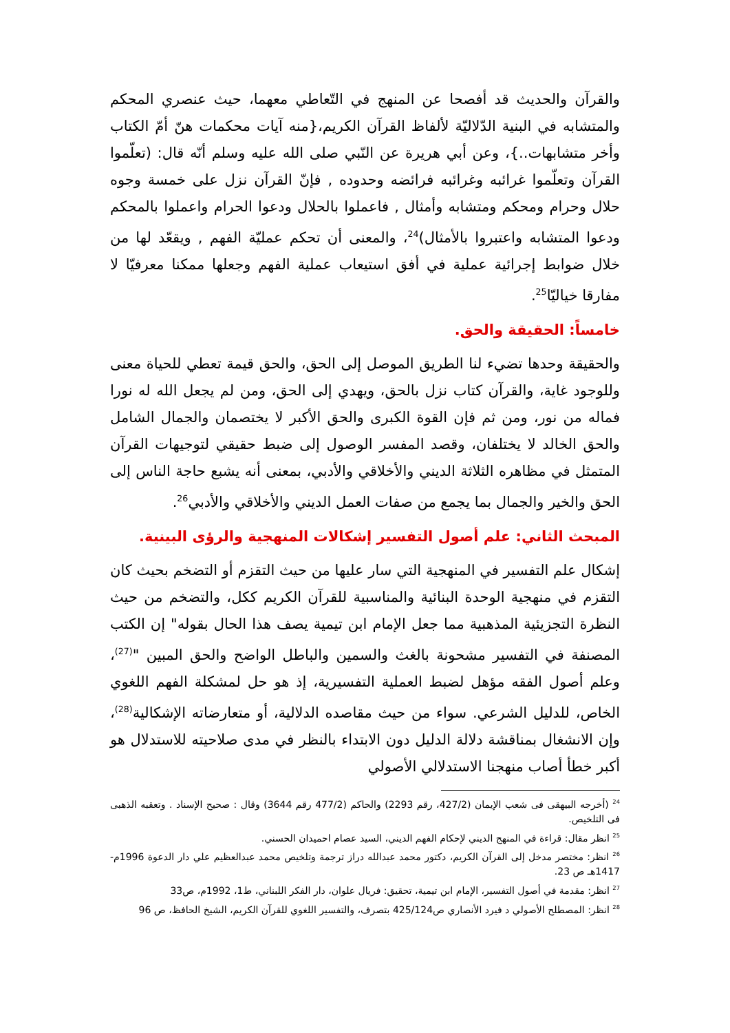والقرآن والحديث قد أفصحا عن المنهج في التّعاطي معهما، حيث عنصري المحكم والمتشابه في البنية الدّلاليّة لألفاظ القرآن الكريم،{منه آيات محكمات هنّ أمّ الكتاب وأخر متشابهات..}، وعن أبي هريرة عن النّبي صلى الله عليه وسلم أنّه قال: (تعلّموا القرآن وتعلّموا غرائبه وغرائبه فرائضه وحدوده , فإنّ القرآن نزل على خمسة وجوه حلال وحرام ومحكم ومتشابه وأمثال , فاعملوا بالحلال ودعوا الحرام واعملوا بالمحكم ودعوا المتشابه واعتبروا بالأمثال)<sup>24</sup>، والمعنى أن تحكم عمليّة الفهم , ويقعّد لها من خلال ضوابط إجرائية عملية في أفق استيعاب عملية الفهم وجعلها ممكنا معرفيّا لا مفارقا خياليّا<sup>25</sup>.
خامساً: الحقيقة والحق.
والحقيقة وحدها تضيء لنا الطريق الموصل إلى الحق، والحق قيمة تعطي للحياة معنى وللوجود غاية، والقرآن كتاب نزل بالحق، ويهدي إلى الحق، ومن لم يجعل الله له نورا فماله من نور، ومن ثم فإن القوة الكبرى والحق الأكبر لا يختصمان والجمال الشامل والحق الخالد لا يختلفان، وقصد المفسر الوصول إلى ضبط حقيقي لتوجيهات القرآن المتمثل في مظاهره الثلاثة الديني والأخلاقي والأدبي، بمعنى أنه يشبع حاجة الناس إلى الحق والخير والجمال بما يجمع من صفات العمل الديني والأخلاقي والأدبي<sup>26</sup>.
المبحث الثاني: علم أصول التفسير إشكالات المنهجية والرؤى البينية.
إشكال علم التفسير في المنهجية التي سار عليها من حيث التقزم أو التضخم بحيث كان التقزم في منهجية الوحدة البنائية والمناسبية للقرآن الكريم ككل، والتضخم من حيث النظرة التجزيئية المذهبية مما جعل الإمام ابن تيمية يصف هذا الحال بقوله" إن الكتب المصنفة في التفسير مشحونة بالغث والسمين والباطل الواضح والحق المبين "<sup>(27)</sup>، وعلم أصول الفقه مؤهل لضبط العملية التفسيرية، إذ هو حل لمشكلة الفهم اللغوي الخاص، للدليل الشرعي. سواء من حيث مقاصده الدلالية، أو متعارضاته الإشكالية<sup>(28)</sup>، وإن الانشغال بمناقشة دلالة الدليل دون الابتداء بالنظر في مدى صلاحيته للاستدلال هو أكبر خطأ أصاب منهجنا الاستدلالي الأصولي
<sup>24</sup> (أخرجه البيهقى فى شعب الإيمان (427/2، رقم 2293) والحاكم (477/2 رقم 3644) وقال : صحيح الإسناد . وتعقبه الذهبى فى التلخيص.
<sup>25</sup> انظر مقال: قراءة في المنهج الديني لإحكام الفهم الديني، السيد عصام احميدان الحسني.
<sup>26</sup> انظر: مختصر مدخل إلى القرآن الكريم، دكتور محمد عبدالله دراز ترجمة وتلخيص محمد عبدالعظيم علي دار الدعوة 1996م- 1417هـ ص 23.
<sup>27</sup> انظر: مقدمة في أصول التفسير، الإمام ابن تيمية، تحقيق: فريال علوان، دار الفكر اللبناني، ط1، 1992م، ص33
<sup>28</sup> انظر: المصطلح الأصولي د فيرد الأنصاري ص425/124 بتصرف، والتفسير اللغوي للقرآن الكريم، الشيخ الحافظ، ص 96